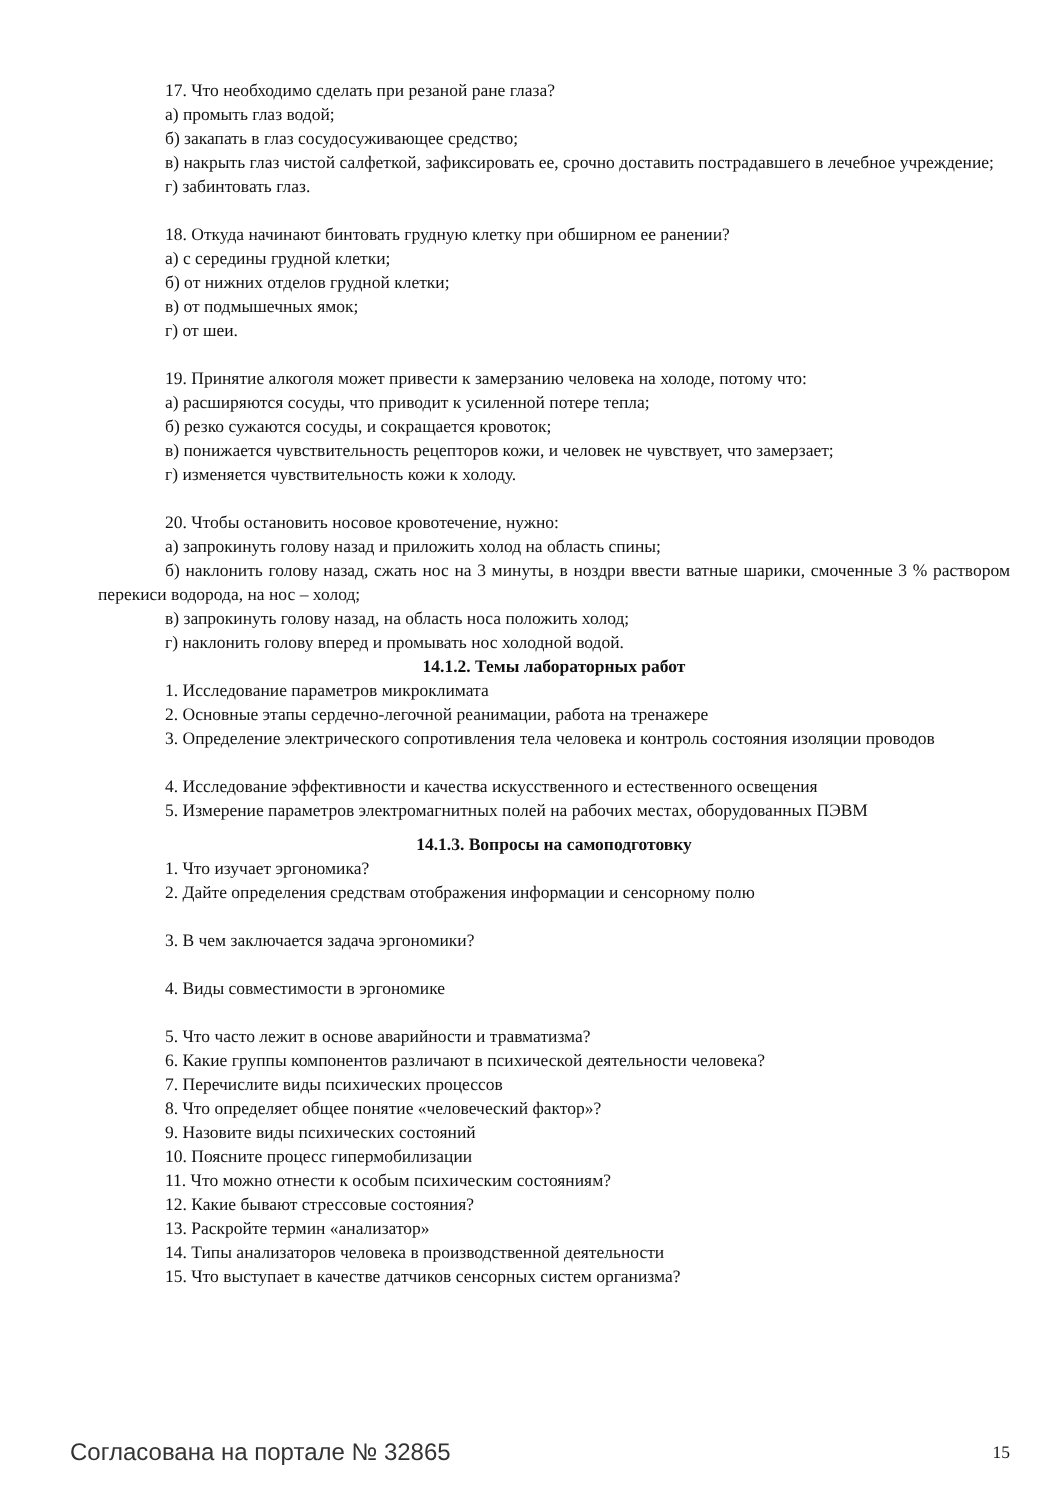17. Что необходимо сделать при резаной ране глаза?
а) промыть глаз водой;
б) закапать в глаз сосудосуживающее средство;
в) накрыть глаз чистой салфеткой, зафиксировать ее, срочно доставить пострадавшего в лечебное учреждение;
г) забинтовать глаз.
18. Откуда начинают бинтовать грудную клетку при обширном ее ранении?
а) с середины грудной клетки;
б) от нижних отделов грудной клетки;
в) от подмышечных ямок;
г) от шеи.
19. Принятие алкоголя может привести к замерзанию человека на холоде, потому что:
а) расширяются сосуды, что приводит к усиленной потере тепла;
б) резко сужаются сосуды, и сокращается кровоток;
в) понижается чувствительность рецепторов кожи, и человек не чувствует, что замерзает;
г) изменяется чувствительность кожи к холоду.
20. Чтобы остановить носовое кровотечение, нужно:
а) запрокинуть голову назад и приложить холод на область спины;
б) наклонить голову назад, сжать нос на 3 минуты, в ноздри ввести ватные шарики, смоченные 3 % раствором перекиси водорода, на нос – холод;
в) запрокинуть голову назад, на область носа положить холод;
г) наклонить голову вперед и промывать нос холодной водой.
14.1.2. Темы лабораторных работ
1. Исследование параметров микроклимата
2. Основные этапы сердечно-легочной реанимации, работа на тренажере
3. Определение электрического сопротивления тела человека и контроль состояния изоляции проводов
4. Исследование эффективности и качества искусственного и естественного освещения
5. Измерение параметров электромагнитных полей на рабочих местах, оборудованных ПЭВМ
14.1.3. Вопросы на самоподготовку
1. Что изучает эргономика?
2. Дайте определения средствам отображения информации и сенсорному полю
3. В чем заключается задача эргономики?
4. Виды совместимости в эргономике
5. Что часто лежит в основе аварийности и травматизма?
6. Какие группы компонентов различают в психической деятельности человека?
7. Перечислите виды психических процессов
8. Что определяет общее понятие «человеческий фактор»?
9. Назовите виды психических состояний
10. Поясните процесс гипермобилизации
11. Что можно отнести к особым психическим состояниям?
12. Какие бывают стрессовые состояния?
13. Раскройте термин «анализатор»
14. Типы анализаторов человека в производственной деятельности
15. Что выступает в качестве датчиков сенсорных систем организма?
Согласована на портале № 32865 15